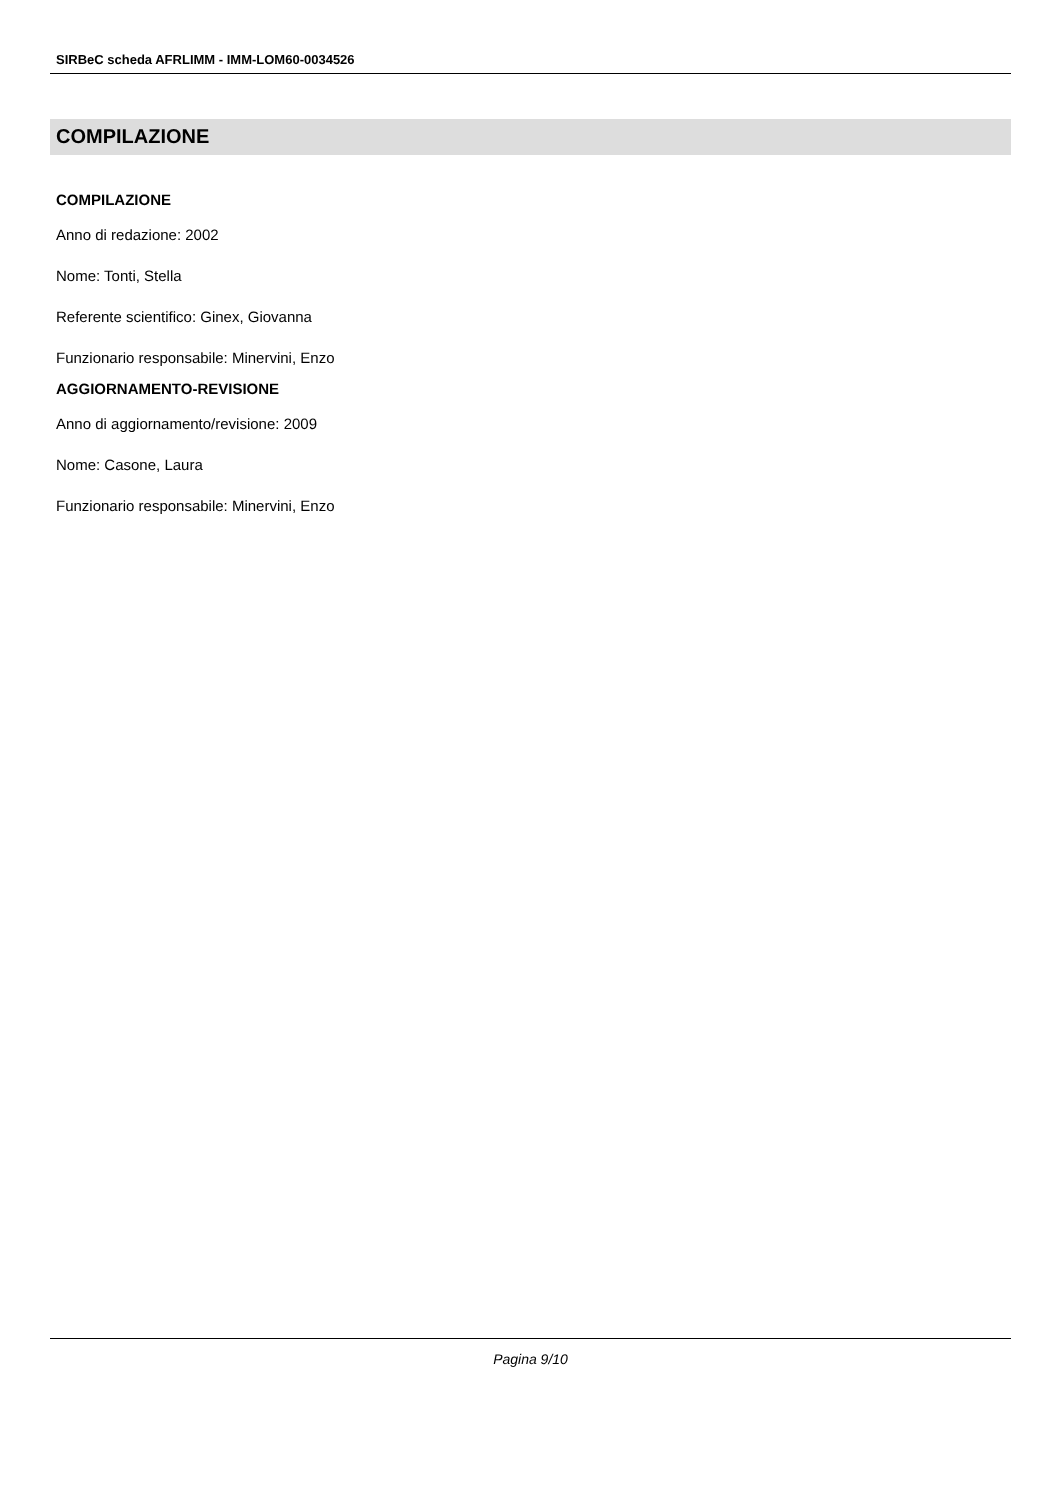SIRBeC scheda AFRLIMM - IMM-LOM60-0034526
COMPILAZIONE
COMPILAZIONE
Anno di redazione: 2002
Nome: Tonti, Stella
Referente scientifico: Ginex, Giovanna
Funzionario responsabile: Minervini, Enzo
AGGIORNAMENTO-REVISIONE
Anno di aggiornamento/revisione: 2009
Nome: Casone, Laura
Funzionario responsabile: Minervini, Enzo
Pagina 9/10